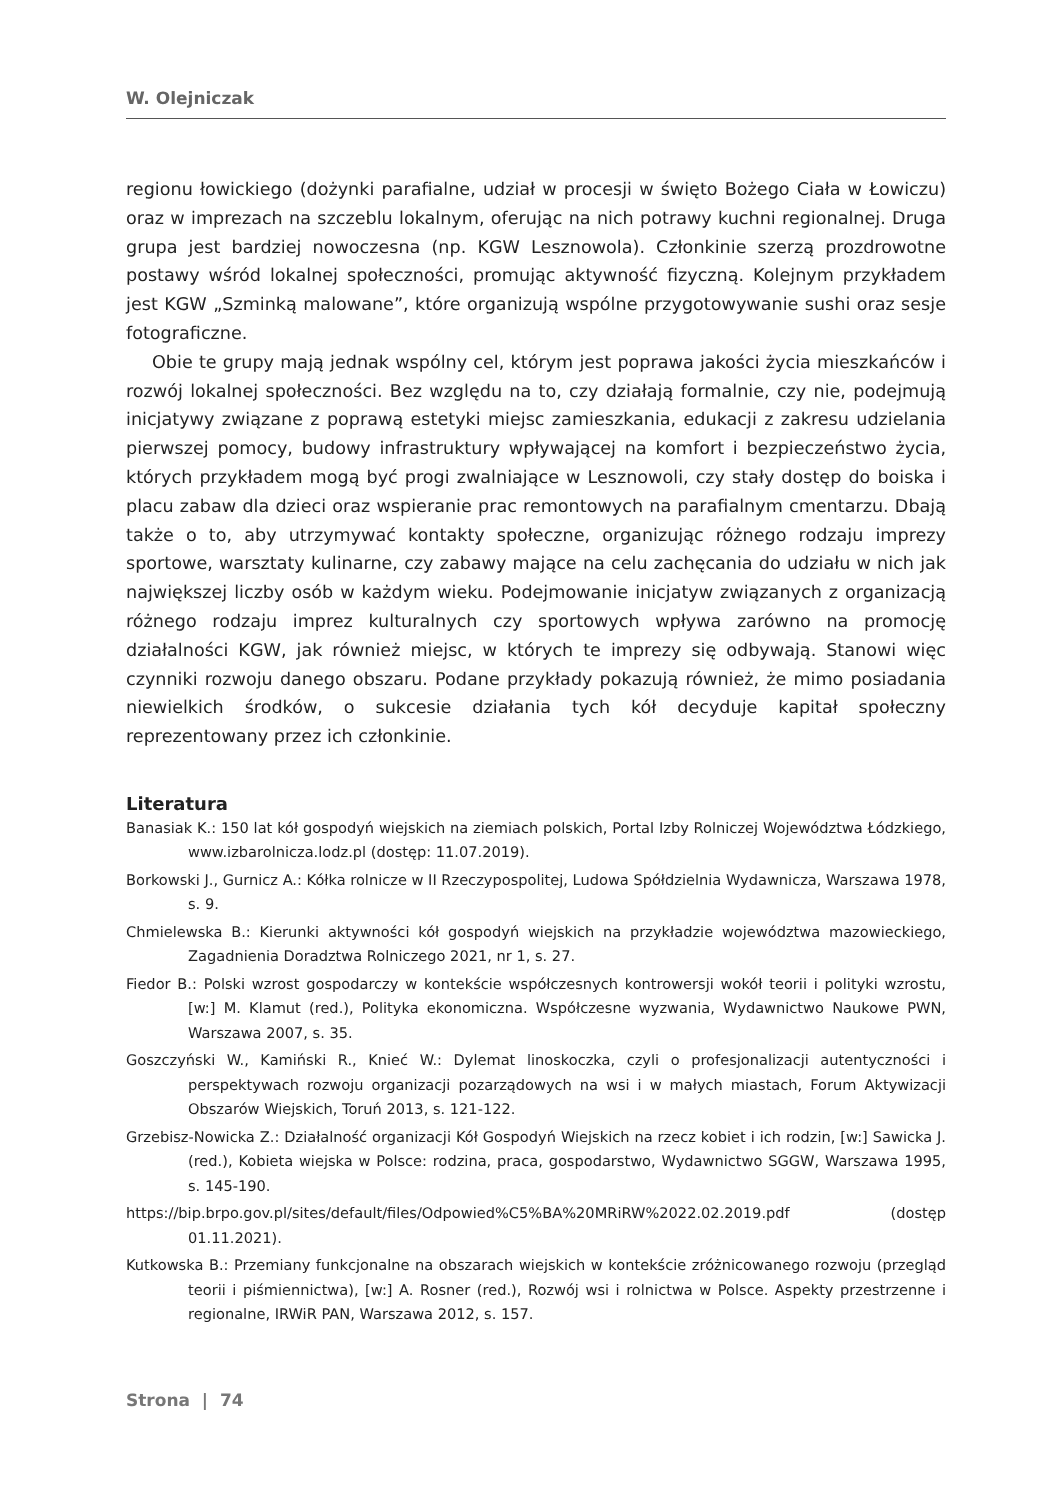W. Olejniczak
regionu łowickiego (dożynki parafialne, udział w procesji w święto Bożego Ciała w Łowiczu) oraz w imprezach na szczeblu lokalnym, oferując na nich potrawy kuchni regionalnej. Druga grupa jest bardziej nowoczesna (np. KGW Lesznowola). Członkinie szerzą prozdrowotne postawy wśród lokalnej społeczności, promując aktywność fizyczną. Kolejnym przykładem jest KGW „Szminką malowane”, które organizują wspólne przygotowywanie sushi oraz sesje fotograficzne.
Obie te grupy mają jednak wspólny cel, którym jest poprawa jakości życia mieszkańców i rozwój lokalnej społeczności. Bez względu na to, czy działają formalnie, czy nie, podejmują inicjatywy związane z poprawą estetyki miejsc zamieszkania, edukacji z zakresu udzielania pierwszej pomocy, budowy infrastruktury wpływającej na komfort i bezpieczeństwo życia, których przykładem mogą być progi zwalniające w Lesznowoli, czy stały dostęp do boiska i placu zabaw dla dzieci oraz wspieranie prac remontowych na parafialnym cmentarzu. Dbają także o to, aby utrzymywać kontakty społeczne, organizując różnego rodzaju imprezy sportowe, warsztaty kulinarne, czy zabawy mające na celu zachęcania do udziału w nich jak największej liczby osób w każdym wieku. Podejmowanie inicjatyw związanych z organizacją różnego rodzaju imprez kulturalnych czy sportowych wpływa zarówno na promocję działalności KGW, jak również miejsc, w których te imprezy się odbywają. Stanowi więc czynniki rozwoju danego obszaru. Podane przykłady pokazują również, że mimo posiadania niewielkich środków, o sukcesie działania tych kół decyduje kapitał społeczny reprezentowany przez ich członkinie.
Literatura
Banasiak K.: 150 lat kół gospodyń wiejskich na ziemiach polskich, Portal Izby Rolniczej Województwa Łódzkiego, www.izbarolnicza.lodz.pl (dostęp: 11.07.2019).
Borkowski J., Gurnicz A.: Kółka rolnicze w II Rzeczypospolitej, Ludowa Spółdzielnia Wydawnicza, Warszawa 1978, s. 9.
Chmielewska B.: Kierunki aktywności kół gospodyń wiejskich na przykładzie województwa mazowieckiego, Zagadnienia Doradztwa Rolniczego 2021, nr 1, s. 27.
Fiedor B.: Polski wzrost gospodarczy w kontekście współczesnych kontrowersji wokół teorii i polityki wzrostu, [w:] M. Klamut (red.), Polityka ekonomiczna. Współczesne wyzwania, Wydawnictwo Naukowe PWN, Warszawa 2007, s. 35.
Goszczyński W., Kamiński R., Knieć W.: Dylemat linoskoczka, czyli o profesjonalizacji autentyczności i perspektywach rozwoju organizacji pozarządowych na wsi i w małych miastach, Forum Aktywizacji Obszarów Wiejskich, Toruń 2013, s. 121-122.
Grzebisz-Nowicka Z.: Działalność organizacji Kół Gospodyń Wiejskich na rzecz kobiet i ich rodzin, [w:] Sawicka J. (red.), Kobieta wiejska w Polsce: rodzina, praca, gospodarstwo, Wydawnictwo SGGW, Warszawa 1995, s. 145-190.
https://bip.brpo.gov.pl/sites/default/files/Odpowied%C5%BA%20MRiRW%2022.02.2019.pdf (dostęp 01.11.2021).
Kutkowska B.: Przemiany funkcjonalne na obszarach wiejskich w kontekście zróżnicowanego rozwoju (przegląd teorii i piśmiennictwa), [w:] A. Rosner (red.), Rozwój wsi i rolnictwa w Polsce. Aspekty przestrzenne i regionalne, IRWiR PAN, Warszawa 2012, s. 157.
Strona | 74